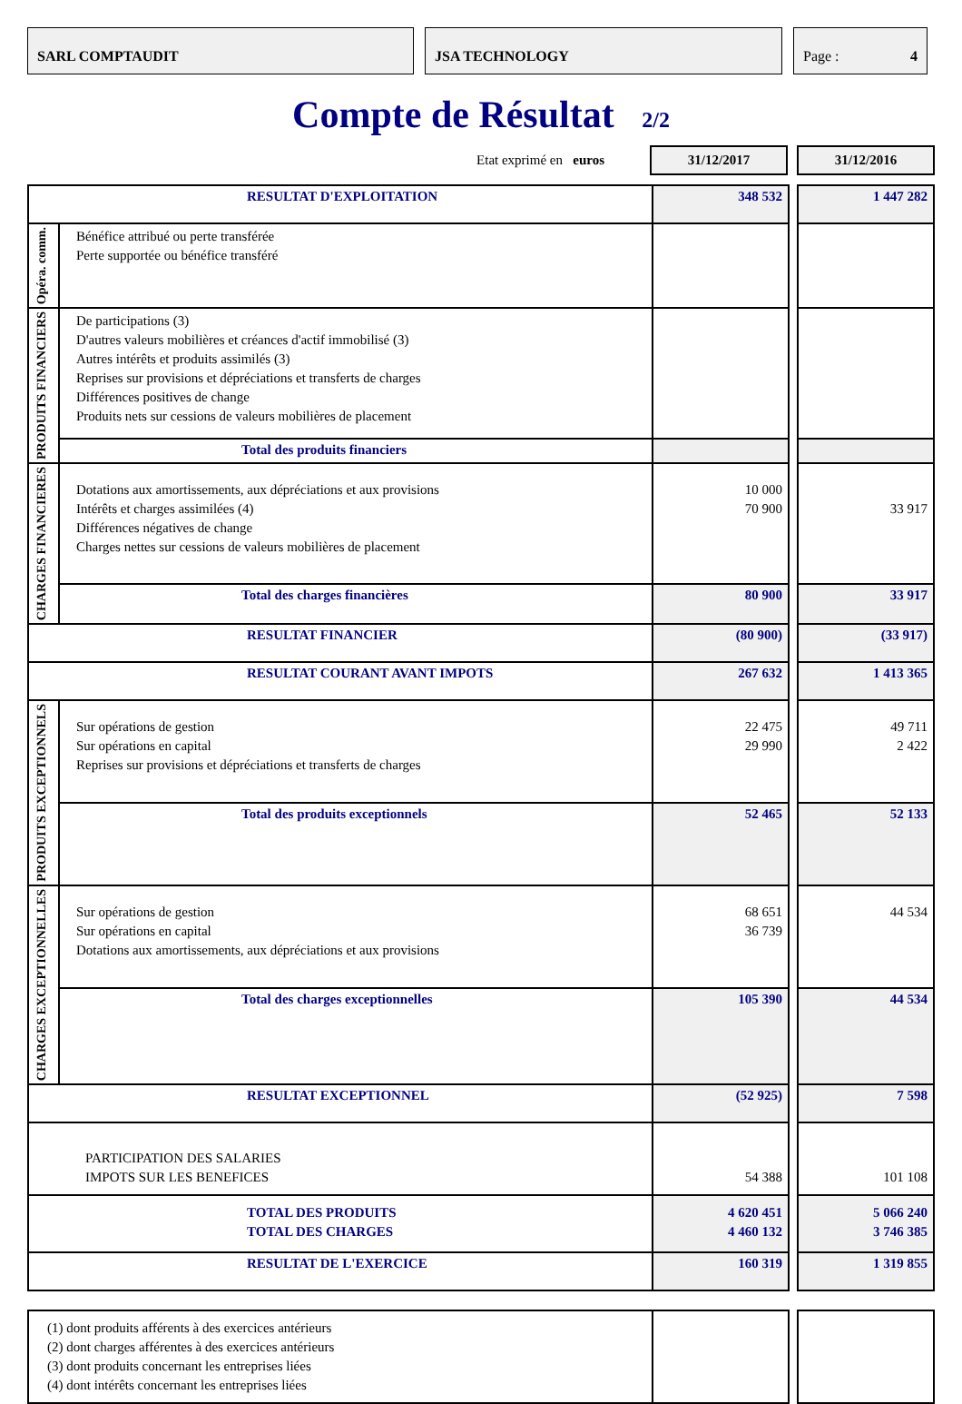SARL COMPTAUDIT JSA TECHNOLOGY Page : 4
Compte de Résultat 2/2
Etat exprimé en euros
31/12/2017 31/12/2016
| RESULTAT D'EXPLOITATION | | 348 532 | | 1 447 282 |
| Opéra. comm. | Bénéfice attribué ou perte transférée Perte supportée ou bénéfice transféré | | | |
| PRODUITS FINANCIERS | De participations (3) D'autres valeurs mobilières et créances d'actif immobilisé (3) Autres intérêts et produits assimilés (3) Reprises sur provisions et dépréciations et transferts de charges Différences positives de change Produits nets sur cessions de valeurs mobilières de placement | | | |
| | Total des produits financiers | | | |
| CHARGES FINANCIERES | Dotations aux amortissements, aux dépréciations et aux provisions Intérêts et charges assimilées (4) Différences négatives de change Charges nettes sur cessions de valeurs mobilières de placement | 10 000 70 900 | | 33 917 |
| | Total des charges financières | 80 900 | | 33 917 |
| RESULTAT FINANCIER | | (80 900) | | (33 917) |
| RESULTAT COURANT AVANT IMPOTS | | 267 632 | | 1 413 365 |
| PRODUITS EXCEPTIONNELS | Sur opérations de gestion Sur opérations en capital Reprises sur provisions et dépréciations et transferts de charges | 22 475 29 990 | | 49 711 2 422 |
| | Total des produits exceptionnels | 52 465 | | 52 133 |
| CHARGES EXCEPTIONNELLES | Sur opérations de gestion Sur opérations en capital Dotations aux amortissements, aux dépréciations et aux provisions | 68 651 36 739 | | 44 534 |
| | Total des charges exceptionnelles | 105 390 | | 44 534 |
| RESULTAT EXCEPTIONNEL | | (52 925) | | 7 598 |
| PARTICIPATION DES SALARIES IMPOTS SUR LES BENEFICES | | 54 388 | | 101 108 |
| TOTAL DES PRODUITS TOTAL DES CHARGES | | 4 620 451 4 460 132 | | 5 066 240 3 746 385 |
| RESULTAT DE L'EXERCICE | | 160 319 | | 1 319 855 |
| (1) dont produits afférents à des exercices antérieurs (2) dont charges afférentes à des exercices antérieurs (3) dont produits concernant les entreprises liées (4) dont intérêts concernant les entreprises liées | | | |